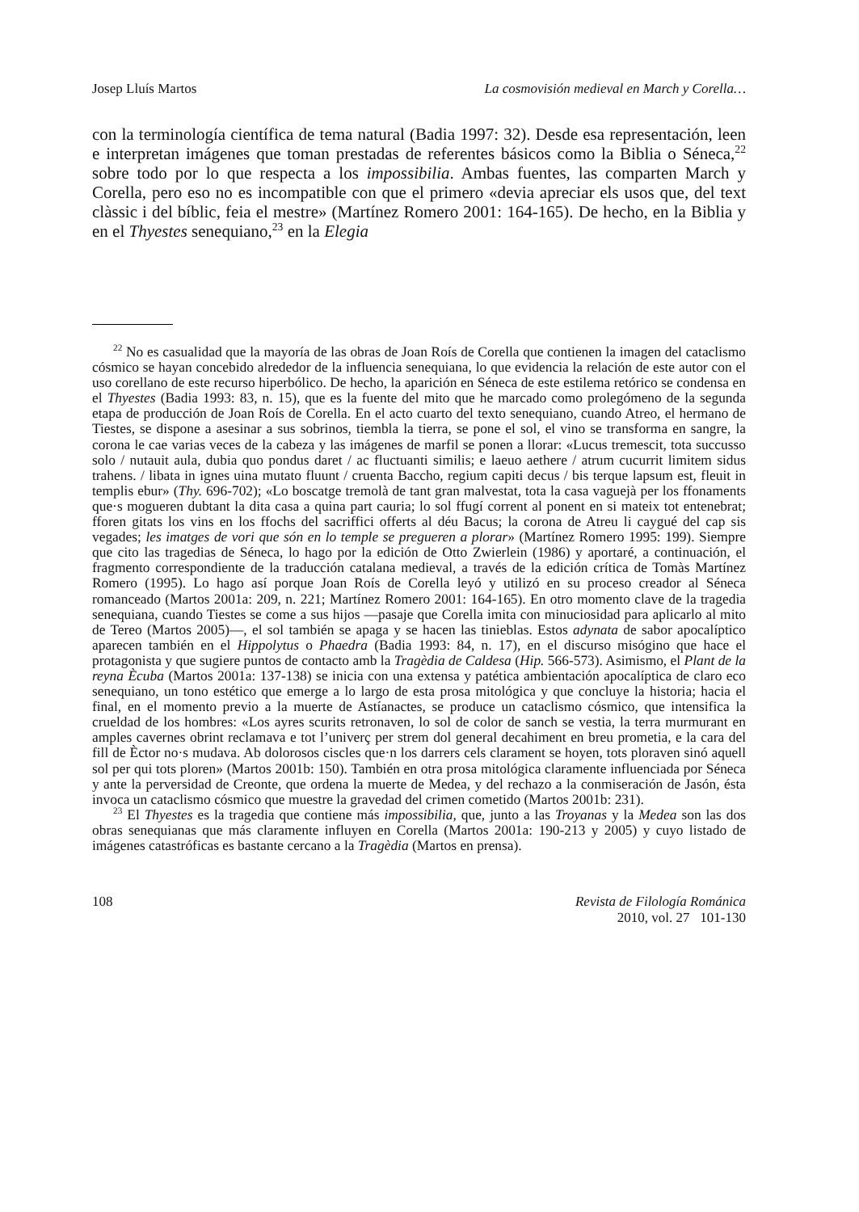Josep Lluís Martos La cosmovisión medieval en March y Corella…
con la terminología científica de tema natural (Badia 1997: 32). Desde esa representación, leen e interpretan imágenes que toman prestadas de referentes básicos como la Biblia o Séneca,<sup>22</sup> sobre todo por lo que respecta a los impossibilia. Ambas fuentes, las comparten March y Corella, pero eso no es incompatible con que el primero «devia apreciar els usos que, del text clàssic i del bíblic, feia el mestre» (Martínez Romero 2001: 164-165). De hecho, en la Biblia y en el Thyestes senequiano,<sup>23</sup> en la Elegia
<sup>22</sup> No es casualidad que la mayoría de las obras de Joan Roís de Corella que contienen la imagen del cataclismo cósmico se hayan concebido alrededor de la influencia senequiana, lo que evidencia la relación de este autor con el uso corellano de este recurso hiperbólico. De hecho, la aparición en Séneca de este estilema retórico se condensa en el Thyestes (Badia 1993: 83, n. 15), que es la fuente del mito que he marcado como prolegómeno de la segunda etapa de producción de Joan Roís de Corella. En el acto cuarto del texto senequiano, cuando Atreo, el hermano de Tiestes, se dispone a asesinar a sus sobrinos, tiembla la tierra, se pone el sol, el vino se transforma en sangre, la corona le cae varias veces de la cabeza y las imágenes de marfil se ponen a llorar: «Lucus tremescit, tota succusso solo / nutauit aula, dubia quo pondus daret / ac fluctuanti similis; e laeuo aethere / atrum cucurrit limitem sidus trahens. / libata in ignes uina mutato fluunt / cruenta Baccho, regium capiti decus / bis terque lapsum est, fleuit in templis ebur» (Thy. 696-702); «Lo boscatge tremolà de tant gran malvestat, tota la casa vaguejà per los ffonaments que·s mogueren dubtant la dita casa a quina part cauria; lo sol ffugí corrent al ponent en si mateix tot entenebrat; fforen gitats los vins en los ffochs del sacriffici offerts al déu Bacus; la corona de Atreu li caygué del cap sis vegades; les imatges de vori que són en lo temple se pregueren a plorar» (Martínez Romero 1995: 199). Siempre que cito las tragedias de Séneca, lo hago por la edición de Otto Zwierlein (1986) y aportaré, a continuación, el fragmento correspondiente de la traducción catalana medieval, a través de la edición crítica de Tomàs Martínez Romero (1995). Lo hago así porque Joan Roís de Corella leyó y utilizó en su proceso creador al Séneca romanceado (Martos 2001a: 209, n. 221; Martínez Romero 2001: 164-165). En otro momento clave de la tragedia senequiana, cuando Tiestes se come a sus hijos —pasaje que Corella imita con minuciosidad para aplicarlo al mito de Tereo (Martos 2005)—, el sol también se apaga y se hacen las tinieblas. Estos adynata de sabor apocalíptico aparecen también en el Hippolytus o Phaedra (Badia 1993: 84, n. 17), en el discurso misógino que hace el protagonista y que sugiere puntos de contacto amb la Tragèdia de Caldesa (Hip. 566-573). Asimismo, el Plant de la reyna Ècuba (Martos 2001a: 137-138) se inicia con una extensa y patética ambientación apocalíptica de claro eco senequiano, un tono estético que emerge a lo largo de esta prosa mitológica y que concluye la historia; hacia el final, en el momento previo a la muerte de Astíanactes, se produce un cataclismo cósmico, que intensifica la crueldad de los hombres: «Los ayres scurits retronaven, lo sol de color de sanch se vestia, la terra murmurant en amples cavernes obrint reclamava e tot l’univerç per strem dol general decahiment en breu prometia, e la cara del fill de Èctor no·s mudava. Ab dolorosos ciscles que·n los darrers cels clarament se hoyen, tots ploraven sinó aquell sol per qui tots ploren» (Martos 2001b: 150). También en otra prosa mitológica claramente influenciada por Séneca y ante la perversidad de Creonte, que ordena la muerte de Medea, y del rechazo a la conmiseración de Jasón, ésta invoca un cataclismo cósmico que muestre la gravedad del crimen cometido (Martos 2001b: 231).
<sup>23</sup> El Thyestes es la tragedia que contiene más impossibilia, que, junto a las Troyanas y la Medea son las dos obras senequianas que más claramente influyen en Corella (Martos 2001a: 190-213 y 2005) y cuyo listado de imágenes catastróficas es bastante cercano a la Tragèdia (Martos en prensa).
108 Revista de Filología Románica
2010, vol. 27 101-130